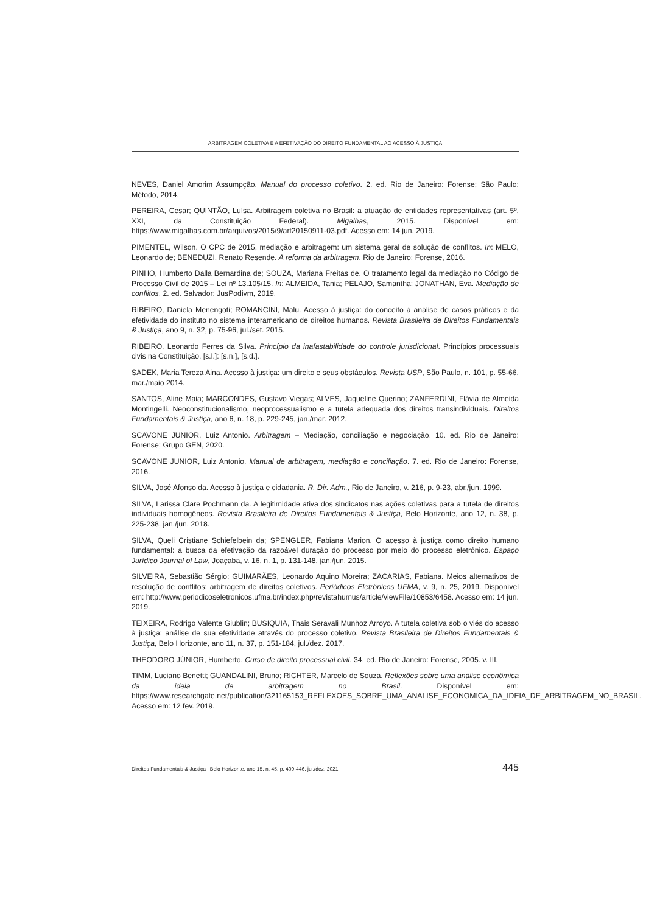ARBITRAGEM COLETIVA E A EFETIVAÇÃO DO DIREITO FUNDAMENTAL AO ACESSO À JUSTIÇA
NEVES, Daniel Amorim Assumpção. Manual do processo coletivo. 2. ed. Rio de Janeiro: Forense; São Paulo: Método, 2014.
PEREIRA, Cesar; QUINTÃO, Luísa. Arbitragem coletiva no Brasil: a atuação de entidades representativas (art. 5º, XXI, da Constituição Federal). Migalhas, 2015. Disponível em: https://www.migalhas.com.br/arquivos/2015/9/art20150911-03.pdf. Acesso em: 14 jun. 2019.
PIMENTEL, Wilson. O CPC de 2015, mediação e arbitragem: um sistema geral de solução de conflitos. In: MELO, Leonardo de; BENEDUZI, Renato Resende. A reforma da arbitragem. Rio de Janeiro: Forense, 2016.
PINHO, Humberto Dalla Bernardina de; SOUZA, Mariana Freitas de. O tratamento legal da mediação no Código de Processo Civil de 2015 – Lei nº 13.105/15. In: ALMEIDA, Tania; PELAJO, Samantha; JONATHAN, Eva. Mediação de conflitos. 2. ed. Salvador: JusPodivm, 2019.
RIBEIRO, Daniela Menengoti; ROMANCINI, Malu. Acesso à justiça: do conceito à análise de casos práticos e da efetividade do instituto no sistema interamericano de direitos humanos. Revista Brasileira de Direitos Fundamentais & Justiça, ano 9, n. 32, p. 75-96, jul./set. 2015.
RIBEIRO, Leonardo Ferres da Silva. Princípio da inafastabilidade do controle jurisdicional. Princípios processuais civis na Constituição. [s.l.]: [s.n.], [s.d.].
SADEK, Maria Tereza Aina. Acesso à justiça: um direito e seus obstáculos. Revista USP, São Paulo, n. 101, p. 55-66, mar./maio 2014.
SANTOS, Aline Maia; MARCONDES, Gustavo Viegas; ALVES, Jaqueline Querino; ZANFERDINI, Flávia de Almeida Montingelli. Neoconstitucionalismo, neoprocessualismo e a tutela adequada dos direitos transindividuais. Direitos Fundamentais & Justiça, ano 6, n. 18, p. 229-245, jan./mar. 2012.
SCAVONE JUNIOR, Luiz Antonio. Arbitragem – Mediação, conciliação e negociação. 10. ed. Rio de Janeiro: Forense; Grupo GEN, 2020.
SCAVONE JUNIOR, Luiz Antonio. Manual de arbitragem, mediação e conciliação. 7. ed. Rio de Janeiro: Forense, 2016.
SILVA, José Afonso da. Acesso à justiça e cidadania. R. Dir. Adm., Rio de Janeiro, v. 216, p. 9-23, abr./jun. 1999.
SILVA, Larissa Clare Pochmann da. A legitimidade ativa dos sindicatos nas ações coletivas para a tutela de direitos individuais homogêneos. Revista Brasileira de Direitos Fundamentais & Justiça, Belo Horizonte, ano 12, n. 38, p. 225-238, jan./jun. 2018.
SILVA, Queli Cristiane Schiefelbein da; SPENGLER, Fabiana Marion. O acesso à justiça como direito humano fundamental: a busca da efetivação da razoável duração do processo por meio do processo eletrônico. Espaço Jurídico Journal of Law, Joaçaba, v. 16, n. 1, p. 131-148, jan./jun. 2015.
SILVEIRA, Sebastião Sérgio; GUIMARÃES, Leonardo Aquino Moreira; ZACARIAS, Fabiana. Meios alternativos de resolução de conflitos: arbitragem de direitos coletivos. Periódicos Eletrônicos UFMA, v. 9, n. 25, 2019. Disponível em: http://www.periodicoseletronicos.ufma.br/index.php/revistahumus/article/viewFile/10853/6458. Acesso em: 14 jun. 2019.
TEIXEIRA, Rodrigo Valente Giublin; BUSIQUIA, Thais Seravali Munhoz Arroyo. A tutela coletiva sob o viés do acesso à justiça: análise de sua efetividade através do processo coletivo. Revista Brasileira de Direitos Fundamentais & Justiça, Belo Horizonte, ano 11, n. 37, p. 151-184, jul./dez. 2017.
THEODORO JÚNIOR, Humberto. Curso de direito processual civil. 34. ed. Rio de Janeiro: Forense, 2005. v. III.
TIMM, Luciano Benetti; GUANDALINI, Bruno; RICHTER, Marcelo de Souza. Reflexões sobre uma análise econômica da ideia de arbitragem no Brasil. Disponível em: https://www.researchgate.net/publication/321165153_REFLEXOES_SOBRE_UMA_ANALISE_ECONOMICA_DA_IDEIA_DE_ARBITRAGEM_NO_BRASIL. Acesso em: 12 fev. 2019.
Direitos Fundamentais & Justiça | Belo Horizonte, ano 15, n. 45, p. 409-446, jul./dez. 2021 445